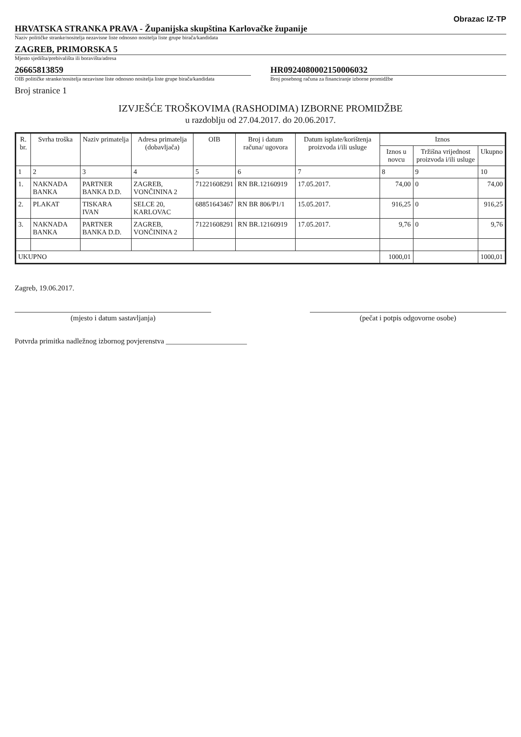Obrazac IZ-TP
HRVATSKA STRANKA PRAVA - Županijska skupština Karlovačke županije
Naziv političke stranke/nositelja nezavisne liste odnosno nositelja liste grupe birača/kandidata
ZAGREB, PRIMORSKA 5
Mjesto sjedišta/prebivališta ili boravišta/adresa
26665813859
OIB političke stranke/nositelja nezavisne liste odnosno nositelja liste grupe birača/kandidata
HR0924080002150006032
Broj posebnog računa za financiranje izborne promidžbe
Broj stranice 1
IZVJEŠĆE TROŠKOVIMA (RASHODIMA) IZBORNE PROMIDŽBE
u razdoblju od 27.04.2017. do 20.06.2017.
| R. br. | Svrha troška | Naziv primatelja | Adresa primatelja (dobavljača) | OIB | Broj i datum računa/ ugovora | Datum isplate/korištenja proizvoda i/ili usluge | Iznos | | |
| --- | --- | --- | --- | --- | --- | --- | --- | --- | --- |
| | | | | | | | Iznos u novcu | Tržišna vrijednost proizvoda i/ili usluge | Ukupno |
| 1 | 2 | 3 | 4 | 5 | 6 | 7 | 8 | 9 | 10 |
| 1. | NAKNADA BANKA | PARTNER BANKA D.D. | ZAGREB, VONČININA 2 | 71221608291 | RN BR.12160919 | 17.05.2017. | 74,00 | 0 | 74,00 |
| 2. | PLAKAT | TISKARA IVAN | SELCE 20, KARLOVAC | 68851643467 | RN BR 806/P1/1 | 15.05.2017. | 916,25 | 0 | 916,25 |
| 3. | NAKNADA BANKA | PARTNER BANKA D.D. | ZAGREB, VONČININA 2 | 71221608291 | RN BR.12160919 | 17.05.2017. | 9,76 | 0 | 9,76 |
| UKUPNO | | | | | | | 1000,01 | | 1000,01 |
Zagreb, 19.06.2017.
(mjesto i datum sastavljanja) (pečat i potpis odgovorne osobe)
Potvrda primitka nadležnog izbornog povjerenstva ______________________